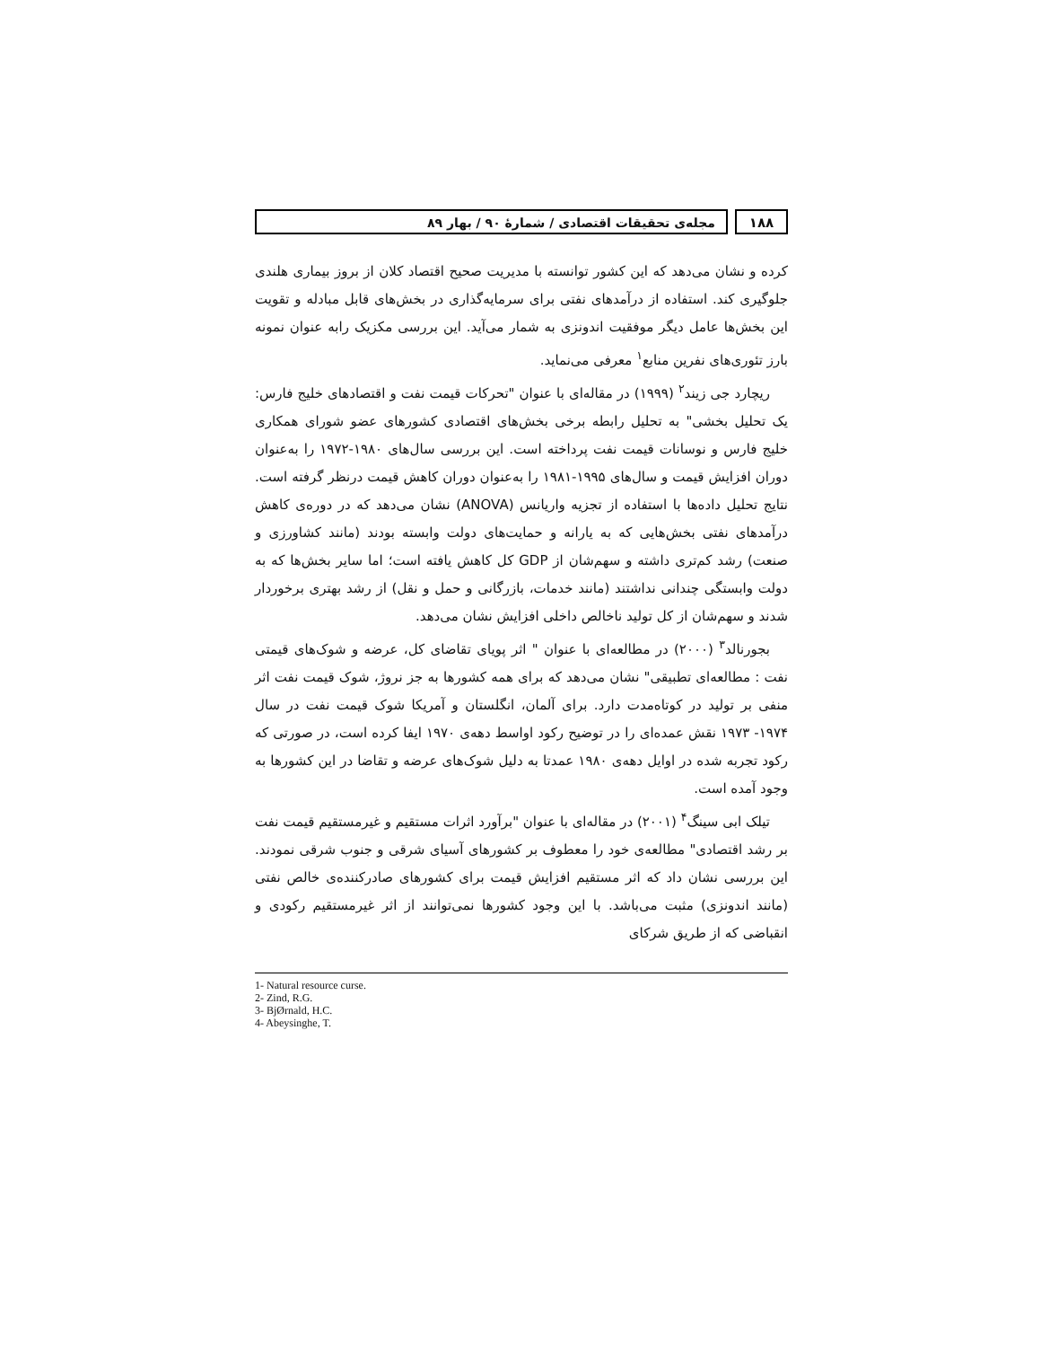۱۸۸ مجله‌ی تحقیقات اقتصادی / شمارهٔ ۹۰ / بهار ۸۹
کرده و نشان می‌دهد که این کشور توانسته با مدیریت صحیح اقتصاد کلان از بروز بیماری هلندی جلوگیری کند. استفاده از درآمدهای نفتی برای سرمایه‌گذاری در بخش‌های قابل مبادله و تقویت این بخش‌ها عامل دیگر موفقیت اندونزی به شمار می‌آید. این بررسی مکزیک رابه عنوان نمونه بارز تئوری‌های نفرین منابع<sup>۱</sup> معرفی می‌نماید.
ریچارد جی زیند<sup>۲</sup> (۱۹۹۹) در مقاله‌ای با عنوان "تحرکات قیمت نفت و اقتصادهای خلیج فارس: یک تحلیل بخشی" به تحلیل رابطه برخی بخش‌های اقتصادی کشورهای عضو شورای همکاری خلیج فارس و نوسانات قیمت نفت پرداخته است. این بررسی سال‌های ۱۹۸۰-۱۹۷۲ را به‌عنوان دوران افزایش قیمت و سال‌های ۱۹۹۵-۱۹۸۱ را به‌عنوان دوران کاهش قیمت درنظر گرفته است. نتایج تحلیل داده‌ها با استفاده از تجزیه واریانس (ANOVA) نشان می‌دهد که در دوره‌ی کاهش درآمدهای نفتی بخش‌هایی که به یارانه و حمایت‌های دولت وابسته بودند (مانند کشاورزی و صنعت) رشد کم‌تری داشته و سهم‌شان از GDP کل کاهش یافته است؛ اما سایر بخش‌ها که به دولت وابستگی چندانی نداشتند (مانند خدمات، بازرگانی و حمل و نقل) از رشد بهتری برخوردار شدند و سهم‌شان از کل تولید ناخالص داخلی افزایش نشان می‌دهد.
بجورنالد<sup>۳</sup> (۲۰۰۰) در مطالعه‌ای با عنوان " اثر پویای تقاضای کل، عرضه و شوک‌های قیمتی نفت : مطالعه‌ای تطبیقی" نشان می‌دهد که برای همه کشورها به جز نروژ، شوک قیمت نفت اثر منفی بر تولید در کوتاه‌مدت دارد. برای آلمان، انگلستان و آمریکا شوک قیمت نفت در سال ۱۹۷۴- ۱۹۷۳ نقش عمده‌ای را در توضیح رکود اواسط دهه‌ی ۱۹۷۰ ایفا کرده است، در صورتی که رکود تجربه شده در اوایل دهه‌ی ۱۹۸۰ عمدتا به دلیل شوک‌های عرضه و تقاضا در این کشورها به وجود آمده است.
تیلک ابی سینگ<sup>۴</sup> (۲۰۰۱) در مقاله‌ای با عنوان "برآورد اثرات مستقیم و غیرمستقیم قیمت نفت بر رشد اقتصادی" مطالعه‌ی خود را معطوف بر کشورهای آسیای شرقی و جنوب شرقی نمودند. این بررسی نشان داد که اثر مستقیم افزایش قیمت برای کشورهای صادرکننده‌ی خالص نفتی (مانند اندونزی) مثبت می‌باشد. با این وجود کشورها نمی‌توانند از اثر غیرمستقیم رکودی و انقباضی که از طریق شرکای
1- Natural resource curse.
2- Zind, R.G.
3- BjØrnald, H.C.
4- Abeysinghe, T.